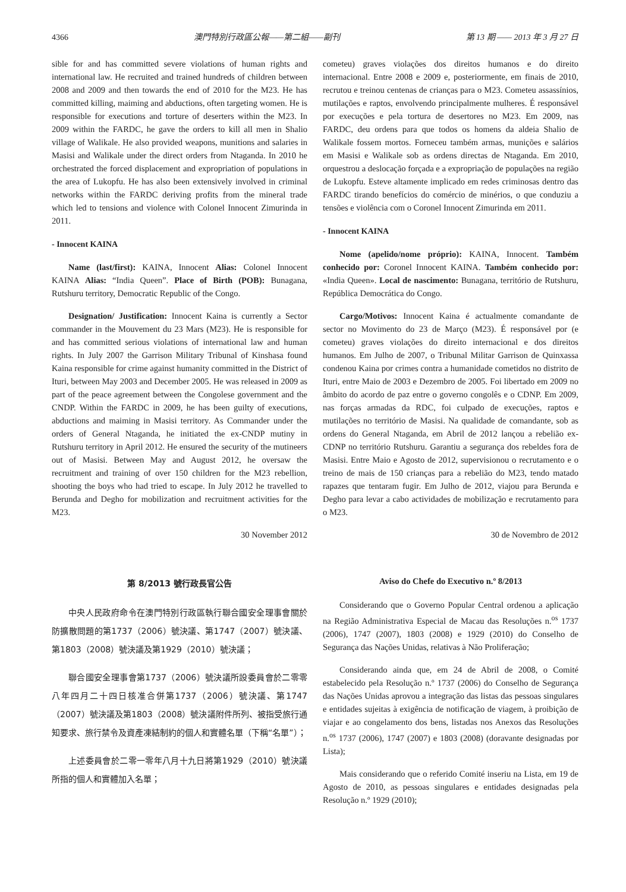4366 澳門特別行政區公報——第二組——副刊 第 13 期 —— 2013 年 3 月 27 日
sible for and has committed severe violations of human rights and international law. He recruited and trained hundreds of children between 2008 and 2009 and then towards the end of 2010 for the M23. He has committed killing, maiming and abductions, often targeting women. He is responsible for executions and torture of deserters within the M23. In 2009 within the FARDC, he gave the orders to kill all men in Shalio village of Walikale. He also provided weapons, munitions and salaries in Masisi and Walikale under the direct orders from Ntaganda. In 2010 he orchestrated the forced displacement and expropriation of populations in the area of Lukopfu. He has also been extensively involved in criminal networks within the FARDC deriving profits from the mineral trade which led to tensions and violence with Colonel Innocent Zimurinda in 2011.
- Innocent KAINA
Name (last/first): KAINA, Innocent Alias: Colonel Innocent KAINA Alias: “India Queen”. Place of Birth (POB): Bunagana, Rutshuru territory, Democratic Republic of the Congo.
Designation/ Justification: Innocent Kaina is currently a Sector commander in the Mouvement du 23 Mars (M23). He is responsible for and has committed serious violations of international law and human rights. In July 2007 the Garrison Military Tribunal of Kinshasa found Kaina responsible for crime against humanity committed in the District of Ituri, between May 2003 and December 2005. He was released in 2009 as part of the peace agreement between the Congolese government and the CNDP. Within the FARDC in 2009, he has been guilty of executions, abductions and maiming in Masisi territory. As Commander under the orders of General Ntaganda, he initiated the ex-CNDP mutiny in Rutshuru territory in April 2012. He ensured the security of the mutineers out of Masisi. Between May and August 2012, he oversaw the recruitment and training of over 150 children for the M23 rebellion, shooting the boys who had tried to escape. In July 2012 he travelled to Berunda and Degho for mobilization and recruitment activities for the M23.
30 November 2012
cometeu) graves violações dos direitos humanos e do direito internacional. Entre 2008 e 2009 e, posteriormente, em finais de 2010, recrutou e treinou centenas de crianças para o M23. Cometeu assassínios, mutilações e raptos, envolvendo principalmente mulheres. É responsável por execuções e pela tortura de desertores no M23. Em 2009, nas FARDC, deu ordens para que todos os homens da aldeia Shalio de Walikale fossem mortos. Forneceu também armas, munições e salários em Masisi e Walikale sob as ordens directas de Ntaganda. Em 2010, orquestrou a deslocação forçada e a expropriação de populações na região de Lukopfu. Esteve altamente implicado em redes criminosas dentro das FARDC tirando benefícios do comércio de minérios, o que conduziu a tensões e violência com o Coronel Innocent Zimurinda em 2011.
- Innocent KAINA
Nome (apelido/nome próprio): KAINA, Innocent. Também conhecido por: Coronel Innocent KAINA. Também conhecido por: «India Queen». Local de nascimento: Bunagana, território de Rutshuru, República Democrática do Congo.
Cargo/Motivos: Innocent Kaina é actualmente comandante de sector no Movimento do 23 de Março (M23). É responsável por (e cometeu) graves violações do direito internacional e dos direitos humanos. Em Julho de 2007, o Tribunal Militar Garrison de Quinxassa condenou Kaina por crimes contra a humanidade cometidos no distrito de Ituri, entre Maio de 2003 e Dezembro de 2005. Foi libertado em 2009 no âmbito do acordo de paz entre o governo congolês e o CDNP. Em 2009, nas forças armadas da RDC, foi culpado de execuções, raptos e mutilações no território de Masisi. Na qualidade de comandante, sob as ordens do General Ntaganda, em Abril de 2012 lançou a rebelião ex-CDNP no território Rutshuru. Garantiu a segurança dos rebeldes fora de Masisi. Entre Maio e Agosto de 2012, supervisionou o recrutamento e o treino de mais de 150 crianças para a rebelião do M23, tendo matado rapazes que tentaram fugir. Em Julho de 2012, viajou para Berunda e Degho para levar a cabo actividades de mobilização e recrutamento para o M23.
30 de Novembro de 2012
第 8/2013 號行政長官公告
中央人民政府命令在澳門特別行政區執行聯合國安全理事會關於防擴散問題的第1737（2006）號決議、第1747（2007）號決議、第1803（2008）號決議及第1929（2010）號決議；
聯合國安全理事會第1737（2006）號決議所設委員會於二零零八年四月二十四日核准合併第1737（2006）號決議、第1747（2007）號決議及第1803（2008）號決議附件所列、被指受旅行通知要求、旅行禁令及資產凍結制約的個人和實體名單（下稱“名單”）；
上述委員會於二零一零年八月十九日將第1929（2010）號決議所指的個人和實體加入名單；
Aviso do Chefe do Executivo n.º 8/2013
Considerando que o Governo Popular Central ordenou a aplicação na Região Administrativa Especial de Macau das Resoluções n.<sup>os</sup> 1737 (2006), 1747 (2007), 1803 (2008) e 1929 (2010) do Conselho de Segurança das Nações Unidas, relativas à Não Proliferação;
Considerando ainda que, em 24 de Abril de 2008, o Comité estabelecido pela Resolução n.º 1737 (2006) do Conselho de Segurança das Nações Unidas aprovou a integração das listas das pessoas singulares e entidades sujeitas à exigência de notificação de viagem, à proibição de viajar e ao congelamento dos bens, listadas nos Anexos das Resoluções n.<sup>os</sup> 1737 (2006), 1747 (2007) e 1803 (2008) (doravante designadas por Lista);
Mais considerando que o referido Comité inseriu na Lista, em 19 de Agosto de 2010, as pessoas singulares e entidades designadas pela Resolução n.º 1929 (2010);